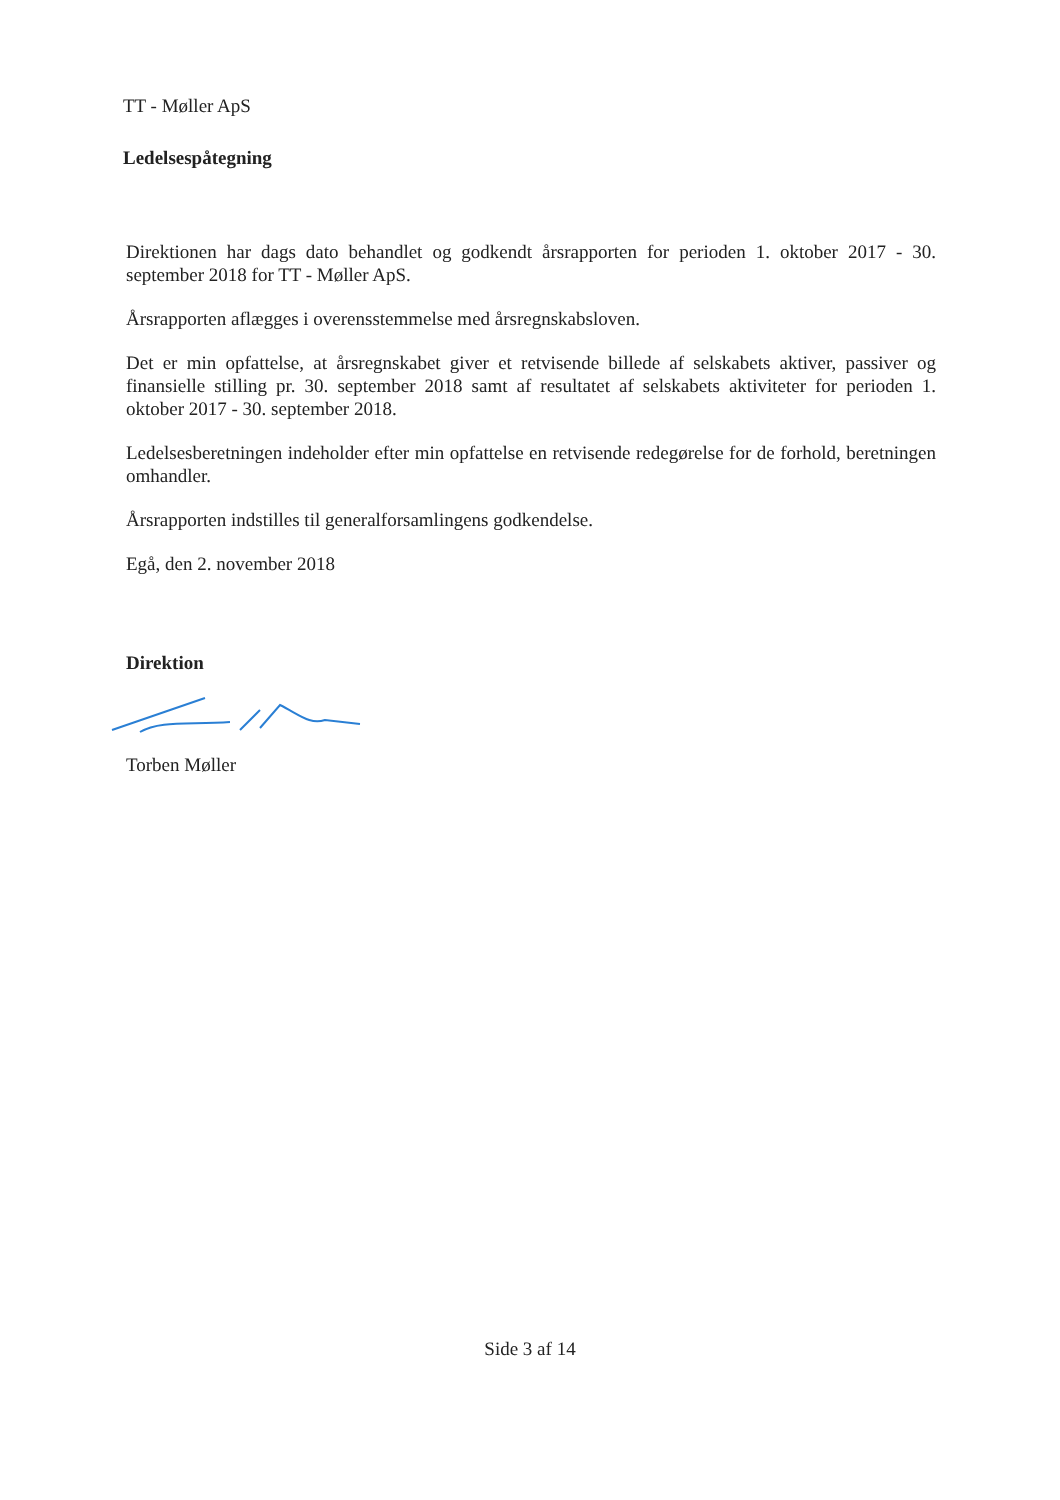TT - Møller ApS
Ledelsespåtegning
Direktionen har dags dato behandlet og godkendt årsrapporten for perioden 1. oktober 2017 - 30. september 2018 for TT - Møller ApS.
Årsrapporten aflægges i overensstemmelse med årsregnskabsloven.
Det er min opfattelse, at årsregnskabet giver et retvisende billede af selskabets aktiver, passiver og finansielle stilling pr. 30. september 2018 samt af resultatet af selskabets aktiviteter for perioden 1. oktober 2017 - 30. september 2018.
Ledelsesberetningen indeholder efter min opfattelse en retvisende redegørelse for de forhold, beretningen omhandler.
Årsrapporten indstilles til generalforsamlingens godkendelse.
Egå, den 2. november 2018
Direktion
Torben Møller
Side 3 af 14